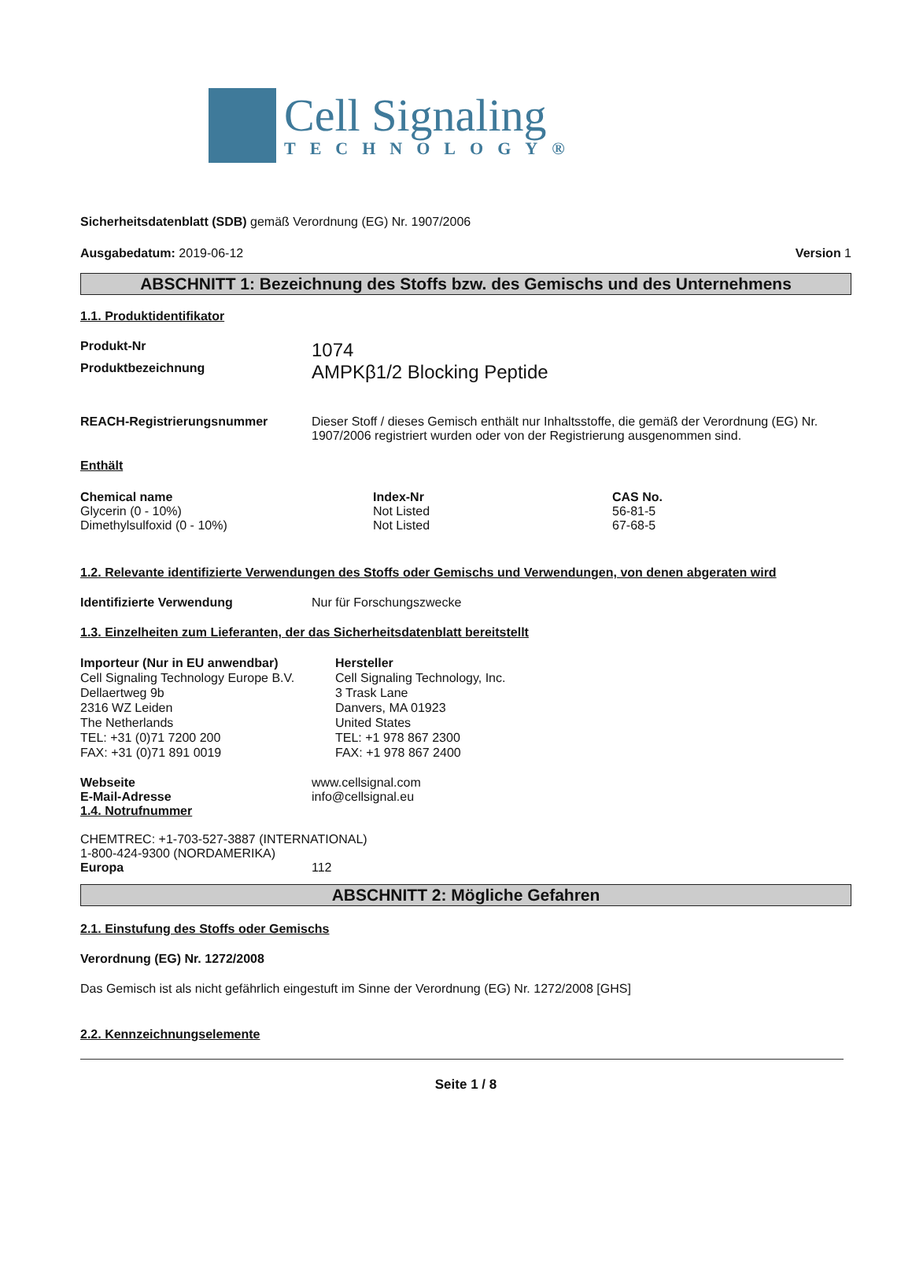Cell Signaling
TECHNOLOGY®
Sicherheitsdatenblatt (SDB) gemäß Verordnung (EG) Nr. 1907/2006
Ausgabedatum: 2019-06-12 Version 1
ABSCHNITT 1: Bezeichnung des Stoffs bzw. des Gemischs und des Unternehmens
1.1. Produktidentifikator
Produkt-Nr
1074
Produktbezeichnung
AMPKβ1/2 Blocking Peptide
REACH-Registrierungsnummer Dieser Stoff / dieses Gemisch enthält nur Inhaltsstoffe, die gemäß der Verordnung (EG) Nr. 1907/2006 registriert wurden oder von der Registrierung ausgenommen sind.
Enthält
| Chemical name | Index-Nr | CAS No. |
| --- | --- | --- |
| Glycerin (0 - 10%) | Not Listed | 56-81-5 |
| Dimethylsulfoxid (0 - 10%) | Not Listed | 67-68-5 |
1.2. Relevante identifizierte Verwendungen des Stoffs oder Gemischs und Verwendungen, von denen abgeraten wird
Identifizierte Verwendung Nur für Forschungszwecke
1.3. Einzelheiten zum Lieferanten, der das Sicherheitsdatenblatt bereitstellt
Importeur (Nur in EU anwendbar)
Cell Signaling Technology Europe B.V.
Dellaertweg 9b
2316 WZ Leiden
The Netherlands
TEL: +31 (0)71 7200 200
FAX: +31 (0)71 891 0019
Hersteller
Cell Signaling Technology, Inc.
3 Trask Lane
Danvers, MA 01923
United States
TEL: +1 978 867 2300
FAX: +1 978 867 2400
Webseite www.cellsignal.com
E-Mail-Adresse info@cellsignal.eu
1.4. Notrufnummer
CHEMTREC: +1-703-527-3887 (INTERNATIONAL)
1-800-424-9300 (NORDAMERIKA)
Europa 112
ABSCHNITT 2: Mögliche Gefahren
2.1. Einstufung des Stoffs oder Gemischs
Verordnung (EG) Nr. 1272/2008
Das Gemisch ist als nicht gefährlich eingestuft im Sinne der Verordnung (EG) Nr. 1272/2008 [GHS]
2.2. Kennzeichnungselemente
Seite 1 / 8